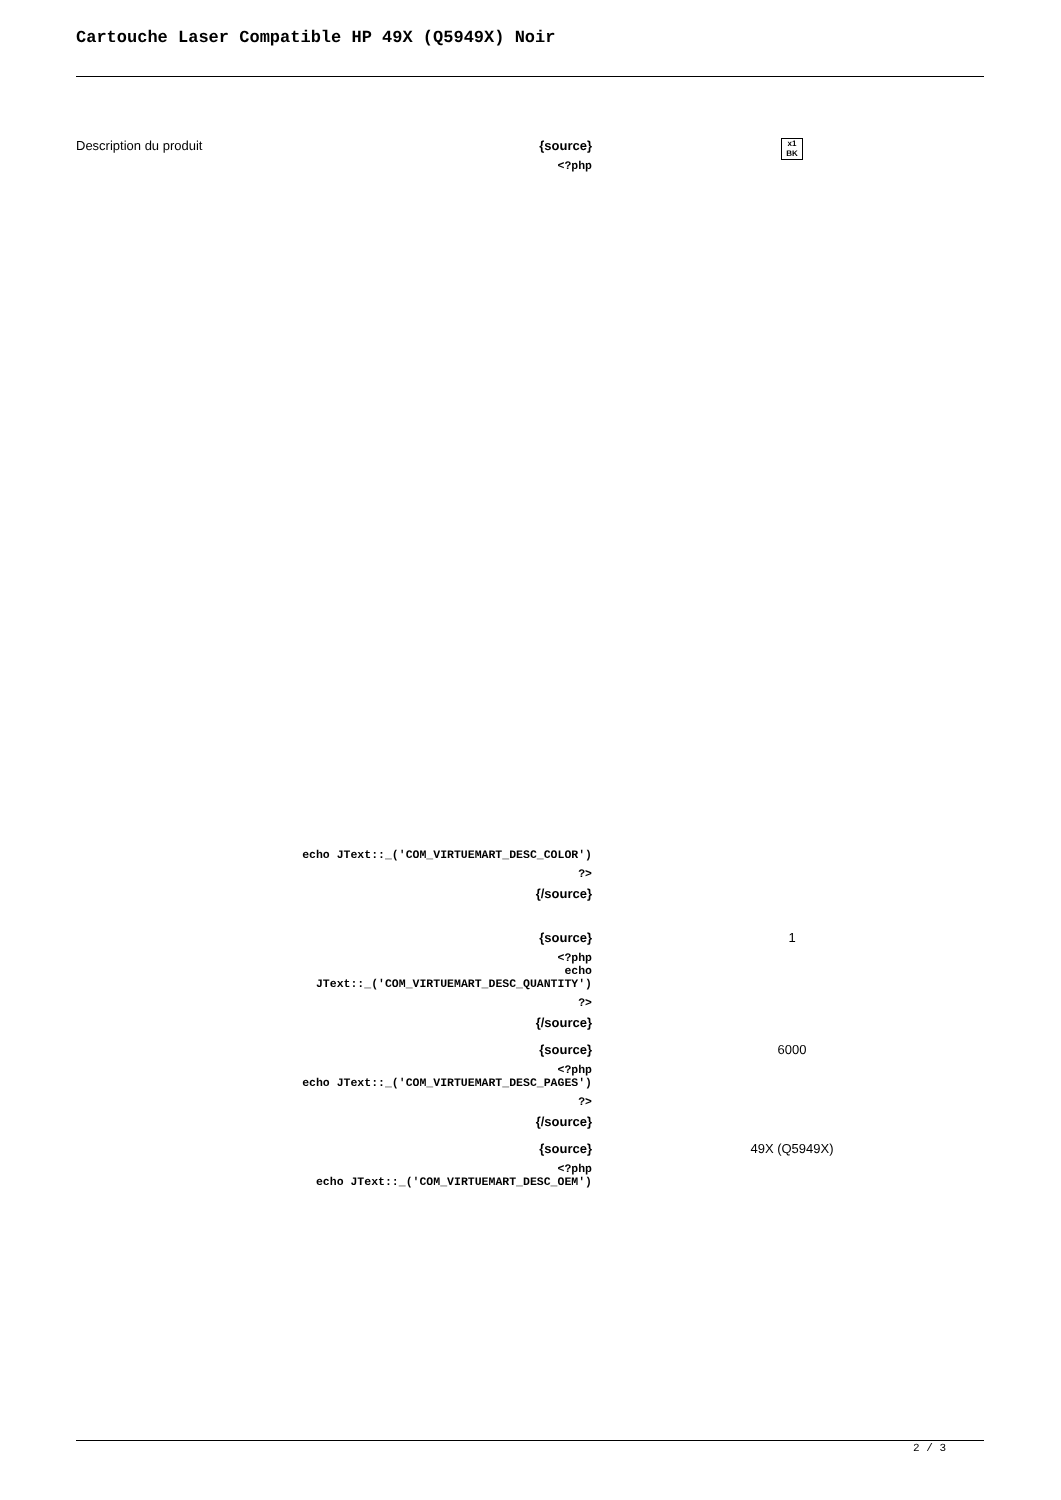Cartouche Laser Compatible HP 49X (Q5949X) Noir
Description du produit
| {source} <?php echo JText::_('COM_VIRTUEMART_DESC_COLOR') ?> {/source} | x1 BK |
| {source} <?php echo JText::_('COM_VIRTUEMART_DESC_QUANTITY') ?> {/source} | 1 |
| {source} <?php echo JText::_('COM_VIRTUEMART_DESC_PAGES') ?> {/source} | 6000 |
| {source} <?php echo JText::_('COM_VIRTUEMART_DESC_OEM') | 49X (Q5949X) |
2 / 3